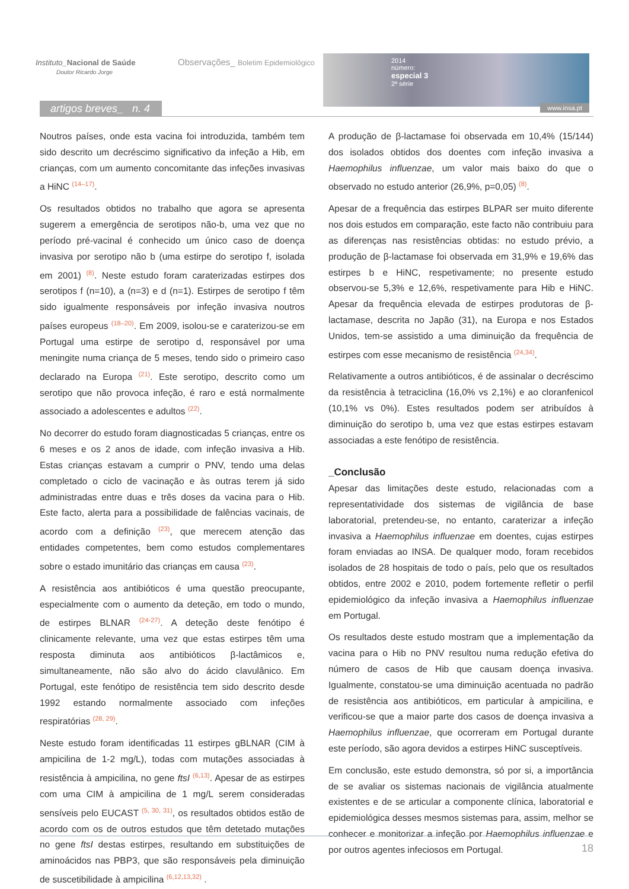Instituto_Nacional de Saúde
Doutor Ricardo Jorge
Observações_ Boletim Epidemiológico
2014
número:
especial 3
2ª série
www.insa.pt
artigos breves_ n. 4
Noutros países, onde esta vacina foi introduzida, também tem sido descrito um decréscimo significativo da infeção a Hib, em crianças, com um aumento concomitante das infeções invasivas a HiNC <sup>(14–17)</sup>.
Os resultados obtidos no trabalho que agora se apresenta sugerem a emergência de serotipos não-b, uma vez que no período pré-vacinal é conhecido um único caso de doença invasiva por serotipo não b (uma estirpe do serotipo f, isolada em 2001) <sup>(8)</sup>. Neste estudo foram caraterizadas estirpes dos serotipos f (n=10), a (n=3) e d (n=1). Estirpes de serotipo f têm sido igualmente responsáveis por infeção invasiva noutros países europeus <sup>(18–20)</sup>. Em 2009, isolou-se e caraterizou-se em Portugal uma estirpe de serotipo d, responsável por uma meningite numa criança de 5 meses, tendo sido o primeiro caso declarado na Europa <sup>(21)</sup>. Este serotipo, descrito como um serotipo que não provoca infeção, é raro e está normalmente associado a adolescentes e adultos <sup>(22)</sup>.
No decorrer do estudo foram diagnosticadas 5 crianças, entre os 6 meses e os 2 anos de idade, com infeção invasiva a Hib. Estas crianças estavam a cumprir o PNV, tendo uma delas completado o ciclo de vacinação e às outras terem já sido administradas entre duas e três doses da vacina para o Hib. Este facto, alerta para a possibilidade de falências vacinais, de acordo com a definição <sup>(23)</sup>, que merecem atenção das entidades competentes, bem como estudos complementares sobre o estado imunitário das crianças em causa <sup>(23)</sup>.
A resistência aos antibióticos é uma questão preocupante, especialmente com o aumento da deteção, em todo o mundo, de estirpes BLNAR <sup>(24-27)</sup>. A deteção deste fenótipo é clinicamente relevante, uma vez que estas estirpes têm uma resposta diminuta aos antibióticos β-lactâmicos e, simultaneamente, não são alvo do ácido clavulânico. Em Portugal, este fenótipo de resistência tem sido descrito desde 1992 estando normalmente associado com infeções respiratórias <sup>(28, 29)</sup>.
Neste estudo foram identificadas 11 estirpes gBLNAR (CIM à ampicilina de 1-2 mg/L), todas com mutações associadas à resistência à ampicilina, no gene ftsI <sup>(6,13)</sup>. Apesar de as estirpes com uma CIM à ampicilina de 1 mg/L serem consideradas sensíveis pelo EUCAST <sup>(5, 30, 31)</sup>, os resultados obtidos estão de acordo com os de outros estudos que têm detetado mutações no gene ftsI destas estirpes, resultando em substituições de aminoácidos nas PBP3, que são responsáveis pela diminuição de suscetibilidade à ampicilina <sup>(6,12,13,32)</sup> .
A produção de β-lactamase foi observada em 10,4% (15/144) dos isolados obtidos dos doentes com infeção invasiva a Haemophilus influenzae, um valor mais baixo do que o observado no estudo anterior (26,9%, p=0,05) <sup>(8)</sup>.
Apesar de a frequência das estirpes BLPAR ser muito diferente nos dois estudos em comparação, este facto não contribuiu para as diferenças nas resistências obtidas: no estudo prévio, a produção de β-lactamase foi observada em 31,9% e 19,6% das estirpes b e HiNC, respetivamente; no presente estudo observou-se 5,3% e 12,6%, respetivamente para Hib e HiNC. Apesar da frequência elevada de estirpes produtoras de β-lactamase, descrita no Japão (31), na Europa e nos Estados Unidos, tem-se assistido a uma diminuição da frequência de estirpes com esse mecanismo de resistência <sup>(24,34)</sup>.
Relativamente a outros antibióticos, é de assinalar o decréscimo da resistência à tetraciclina (16,0% vs 2,1%) e ao cloranfenicol (10,1% vs 0%). Estes resultados podem ser atribuídos à diminuição do serotipo b, uma vez que estas estirpes estavam associadas a este fenótipo de resistência.
_Conclusão
Apesar das limitações deste estudo, relacionadas com a representatividade dos sistemas de vigilância de base laboratorial, pretendeu-se, no entanto, caraterizar a infeção invasiva a Haemophilus influenzae em doentes, cujas estirpes foram enviadas ao INSA. De qualquer modo, foram recebidos isolados de 28 hospitais de todo o país, pelo que os resultados obtidos, entre 2002 e 2010, podem fortemente refletir o perfil epidemiológico da infeção invasiva a Haemophilus influenzae em Portugal.
Os resultados deste estudo mostram que a implementação da vacina para o Hib no PNV resultou numa redução efetiva do número de casos de Hib que causam doença invasiva. Igualmente, constatou-se uma diminuição acentuada no padrão de resistência aos antibióticos, em particular à ampicilina, e verificou-se que a maior parte dos casos de doença invasiva a Haemophilus influenzae, que ocorreram em Portugal durante este período, são agora devidos a estirpes HiNC susceptíveis.
Em conclusão, este estudo demonstra, só por si, a importância de se avaliar os sistemas nacionais de vigilância atualmente existentes e de se articular a componente clínica, laboratorial e epidemiológica desses mesmos sistemas para, assim, melhor se conhecer e monitorizar a infeção por Haemophilus influenzae e por outros agentes infeciosos em Portugal.
18